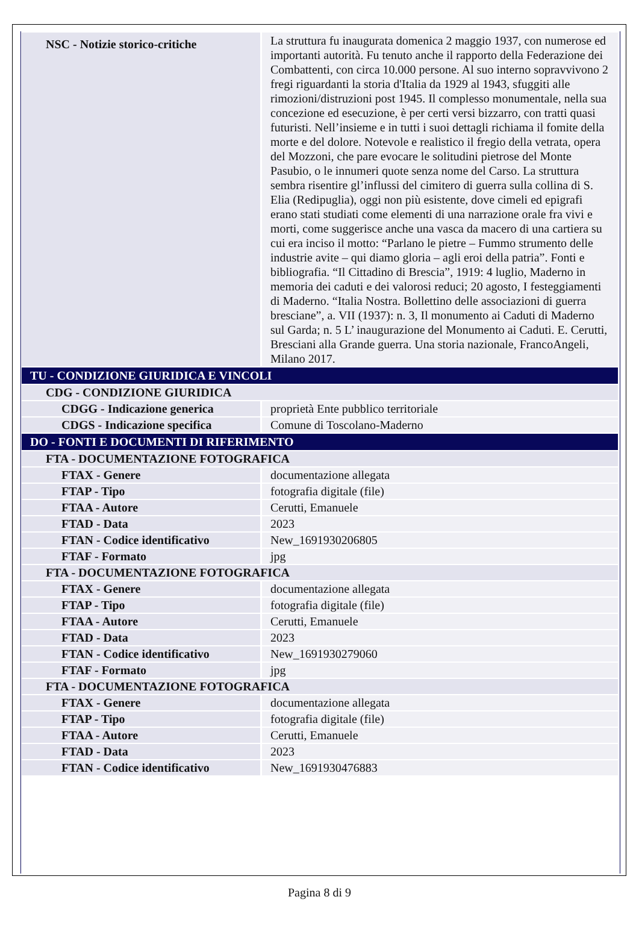| NSC - Notizie storico-critiche | La struttura fu inaugurata domenica 2 maggio 1937, con numerose ed importanti autorità. Fu tenuto anche il rapporto della Federazione dei Combattenti, con circa 10.000 persone. Al suo interno sopravvivono 2 fregi riguardanti la storia d'Italia da 1929 al 1943, sfuggiti alle rimozioni/distruzioni post 1945. Il complesso monumentale, nella sua concezione ed esecuzione, è per certi versi bizzarro, con tratti quasi futuristi. Nell’insieme e in tutti i suoi dettagli richiama il fomite della morte e del dolore. Notevole e realistico il fregio della vetrata, opera del Mozzoni, che pare evocare le solitudini pietrose del Monte Pasubio, o le innumeri quote senza nome del Carso. La struttura sembra risentire gl’influssi del cimitero di guerra sulla collina di S. Elia (Redipuglia), oggi non più esistente, dove cimeli ed epigrafi erano stati studiati come elementi di una narrazione orale fra vivi e morti, come suggerisce anche una vasca da macero di una cartiera su cui era inciso il motto: “Parlano le pietre – Fummo strumento delle industrie avite – qui diamo gloria – agli eroi della patria”. Fonti e bibliografia. “Il Cittadino di Brescia”, 1919: 4 luglio, Maderno in memoria dei caduti e dei valorosi reduci; 20 agosto, I festeggiamenti di Maderno. “Italia Nostra. Bollettino delle associazioni di guerra bresciane”, a. VII (1937): n. 3, Il monumento ai Caduti di Maderno sul Garda; n. 5 L’ inaugurazione del Monumento ai Caduti. E. Cerutti, Bresciani alla Grande guerra. Una storia nazionale, FrancoAngeli, Milano 2017. |
| TU - CONDIZIONE GIURIDICA E VINCOLI | |
| CDG - CONDIZIONE GIURIDICA | |
| CDGG - Indicazione generica | proprietà Ente pubblico territoriale |
| CDGS - Indicazione specifica | Comune di Toscolano-Maderno |
| DO - FONTI E DOCUMENTI DI RIFERIMENTO | |
| FTA - DOCUMENTAZIONE FOTOGRAFICA | |
| FTAX - Genere | documentazione allegata |
| FTAP - Tipo | fotografia digitale (file) |
| FTAA - Autore | Cerutti, Emanuele |
| FTAD - Data | 2023 |
| FTAN - Codice identificativo | New_1691930206805 |
| FTAF - Formato | jpg |
| FTA - DOCUMENTAZIONE FOTOGRAFICA | |
| FTAX - Genere | documentazione allegata |
| FTAP - Tipo | fotografia digitale (file) |
| FTAA - Autore | Cerutti, Emanuele |
| FTAD - Data | 2023 |
| FTAN - Codice identificativo | New_1691930279060 |
| FTAF - Formato | jpg |
| FTA - DOCUMENTAZIONE FOTOGRAFICA | |
| FTAX - Genere | documentazione allegata |
| FTAP - Tipo | fotografia digitale (file) |
| FTAA - Autore | Cerutti, Emanuele |
| FTAD - Data | 2023 |
| FTAN - Codice identificativo | New_1691930476883 |
Pagina 8 di 9